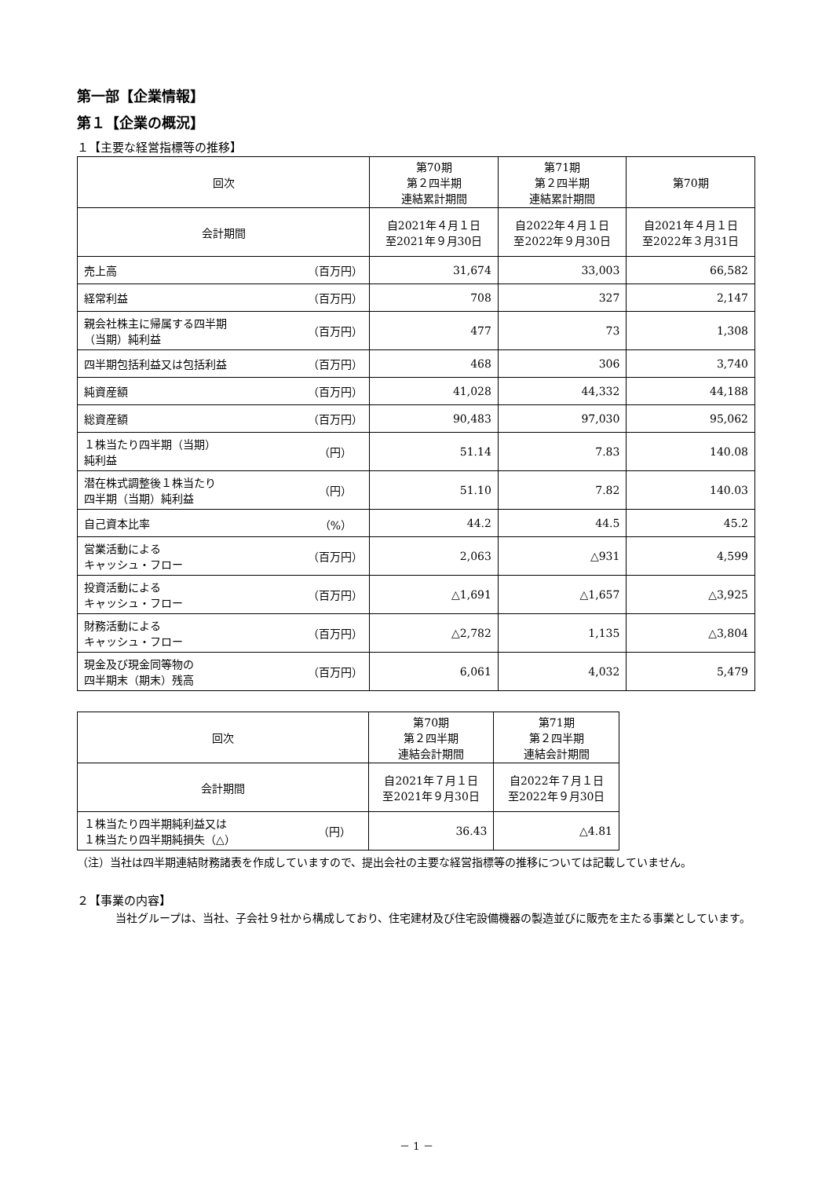第一部【企業情報】
第１【企業の概況】
１【主要な経営指標等の推移】
| 回次 | | 第70期 第２四半期 連結累計期間 | 第71期 第２四半期 連結累計期間 | 第70期 |
| --- | --- | --- | --- | --- |
| 会計期間 | | 自2021年４月１日 至2021年９月30日 | 自2022年４月１日 至2022年９月30日 | 自2021年４月１日 至2022年３月31日 |
| 売上高 | （百万円） | 31,674 | 33,003 | 66,582 |
| 経常利益 | （百万円） | 708 | 327 | 2,147 |
| 親会社株主に帰属する四半期 （当期）純利益 | （百万円） | 477 | 73 | 1,308 |
| 四半期包括利益又は包括利益 | （百万円） | 468 | 306 | 3,740 |
| 純資産額 | （百万円） | 41,028 | 44,332 | 44,188 |
| 総資産額 | （百万円） | 90,483 | 97,030 | 95,062 |
| １株当たり四半期（当期） 純利益 | （円） | 51.14 | 7.83 | 140.08 |
| 潜在株式調整後１株当たり 四半期（当期）純利益 | （円） | 51.10 | 7.82 | 140.03 |
| 自己資本比率 | （%） | 44.2 | 44.5 | 45.2 |
| 営業活動による キャッシュ・フロー | （百万円） | 2,063 | △931 | 4,599 |
| 投資活動による キャッシュ・フロー | （百万円） | △1,691 | △1,657 | △3,925 |
| 財務活動による キャッシュ・フロー | （百万円） | △2,782 | 1,135 | △3,804 |
| 現金及び現金同等物の 四半期末（期末）残高 | （百万円） | 6,061 | 4,032 | 5,479 |
| 回次 | | 第70期 第２四半期 連結会計期間 | 第71期 第２四半期 連結会計期間 |
| --- | --- | --- | --- |
| 会計期間 | | 自2021年７月１日 至2021年９月30日 | 自2022年７月１日 至2022年９月30日 |
| １株当たり四半期純利益又は １株当たり四半期純損失（△） | （円） | 36.43 | △4.81 |
（注）当社は四半期連結財務諸表を作成していますので、提出会社の主要な経営指標等の推移については記載していません。
２【事業の内容】
当社グループは、当社、子会社９社から構成しており、住宅建材及び住宅設備機器の製造並びに販売を主たる事業としています。
－ 1 －